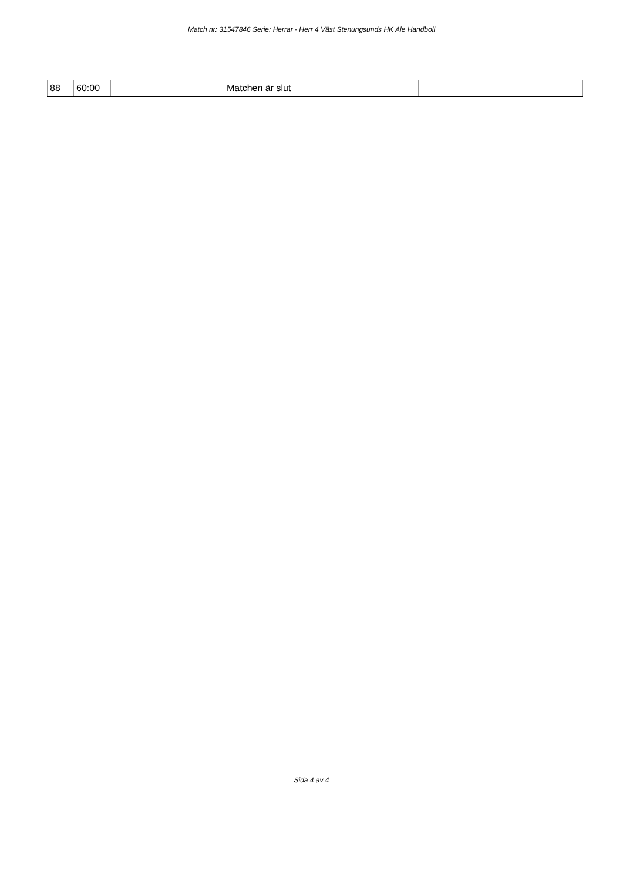Match nr: 31547846 Serie: Herrar - Herr 4 Väst Stenungsunds HK Ale Handboll
| 88 | 60:00 | | | Matchen är slut | | |
Sida 4 av 4